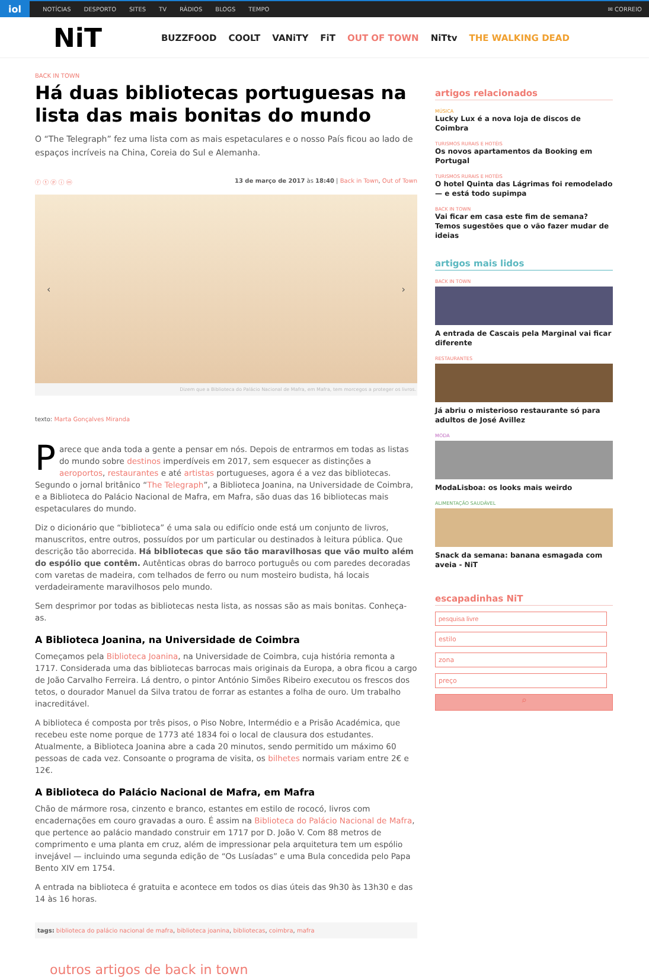iol
NOTÍCIAS DESPORTO SITES TV RÁDIOS BLOGS TEMPO ✉ CORREIO
NiT
BUZZFOOD COOLT VANiTY FiT OUT OF TOWN NiTtv THE WALKING DEAD
BACK IN TOWN
Há duas bibliotecas portuguesas na lista das mais bonitas do mundo
O “The Telegraph” fez uma lista com as mais espetaculares e o nosso País ficou ao lado de espaços incríveis na China, Coreia do Sul e Alemanha.
ⓕ ⓣ ⓟ ⓘ ⓜ 13 de março de 2017 às 18:40 | Back in Town, Out of Town
‹ ›
Dizem que a Biblioteca do Palácio Nacional de Mafra, em Mafra, tem morcegos a proteger os livros.
texto: Marta Gonçalves Miranda
Parece que anda toda a gente a pensar em nós. Depois de entrarmos em todas as listas do mundo sobre destinos imperdíveis em 2017, sem esquecer as distinções a aeroportos, restaurantes e até artistas portugueses, agora é a vez das bibliotecas. Segundo o jornal britânico “The Telegraph”, a Biblioteca Joanina, na Universidade de Coimbra, e a Biblioteca do Palácio Nacional de Mafra, em Mafra, são duas das 16 bibliotecas mais espetaculares do mundo.
Diz o dicionário que “biblioteca” é uma sala ou edifício onde está um conjunto de livros, manuscritos, entre outros, possuídos por um particular ou destinados à leitura pública. Que descrição tão aborrecida. Há bibliotecas que são tão maravilhosas que vão muito além do espólio que contêm. Autênticas obras do barroco português ou com paredes decoradas com varetas de madeira, com telhados de ferro ou num mosteiro budista, há locais verdadeiramente maravilhosos pelo mundo.
Sem desprimor por todas as bibliotecas nesta lista, as nossas são as mais bonitas. Conheça-as.
A Biblioteca Joanina, na Universidade de Coimbra
Começamos pela Biblioteca Joanina, na Universidade de Coimbra, cuja história remonta a 1717. Considerada uma das bibliotecas barrocas mais originais da Europa, a obra ficou a cargo de João Carvalho Ferreira. Lá dentro, o pintor António Simões Ribeiro executou os frescos dos tetos, o dourador Manuel da Silva tratou de forrar as estantes a folha de ouro. Um trabalho inacreditável.
A biblioteca é composta por três pisos, o Piso Nobre, Intermédio e a Prisão Académica, que recebeu este nome porque de 1773 até 1834 foi o local de clausura dos estudantes. Atualmente, a Biblioteca Joanina abre a cada 20 minutos, sendo permitido um máximo 60 pessoas de cada vez. Consoante o programa de visita, os bilhetes normais variam entre 2€ e 12€.
A Biblioteca do Palácio Nacional de Mafra, em Mafra
Chão de mármore rosa, cinzento e branco, estantes em estilo de rococó, livros com encadernações em couro gravadas a ouro. É assim na Biblioteca do Palácio Nacional de Mafra, que pertence ao palácio mandado construir em 1717 por D. João V. Com 88 metros de comprimento e uma planta em cruz, além de impressionar pela arquitetura tem um espólio invejável — incluindo uma segunda edição de “Os Lusíadas” e uma Bula concedida pelo Papa Bento XIV em 1754.
A entrada na biblioteca é gratuita e acontece em todos os dias úteis das 9h30 às 13h30 e das 14 às 16 horas.
tags: biblioteca do palácio nacional de mafra, biblioteca joanina, bibliotecas, coimbra, mafra
outros artigos de back in town
artigos relacionados
MÚSICA
Lucky Lux é a nova loja de discos de Coimbra
TURISMOS RURAIS E HOTÉIS
Os novos apartamentos da Booking em Portugal
TURISMOS RURAIS E HOTÉIS
O hotel Quinta das Lágrimas foi remodelado — e está todo supimpa
BACK IN TOWN
Vai ficar em casa este fim de semana? Temos sugestões que o vão fazer mudar de ideias
artigos mais lidos
BACK IN TOWN
A entrada de Cascais pela Marginal vai ficar diferente
RESTAURANTES
Já abriu o misterioso restaurante só para adultos de José Avillez
MODA
ModaLisboa: os looks mais weirdo
ALIMENTAÇÃO SAUDÁVEL
Snack da semana: banana esmagada com aveia - NiT
escapadinhas NiT
estilo
zona
preço
⌕